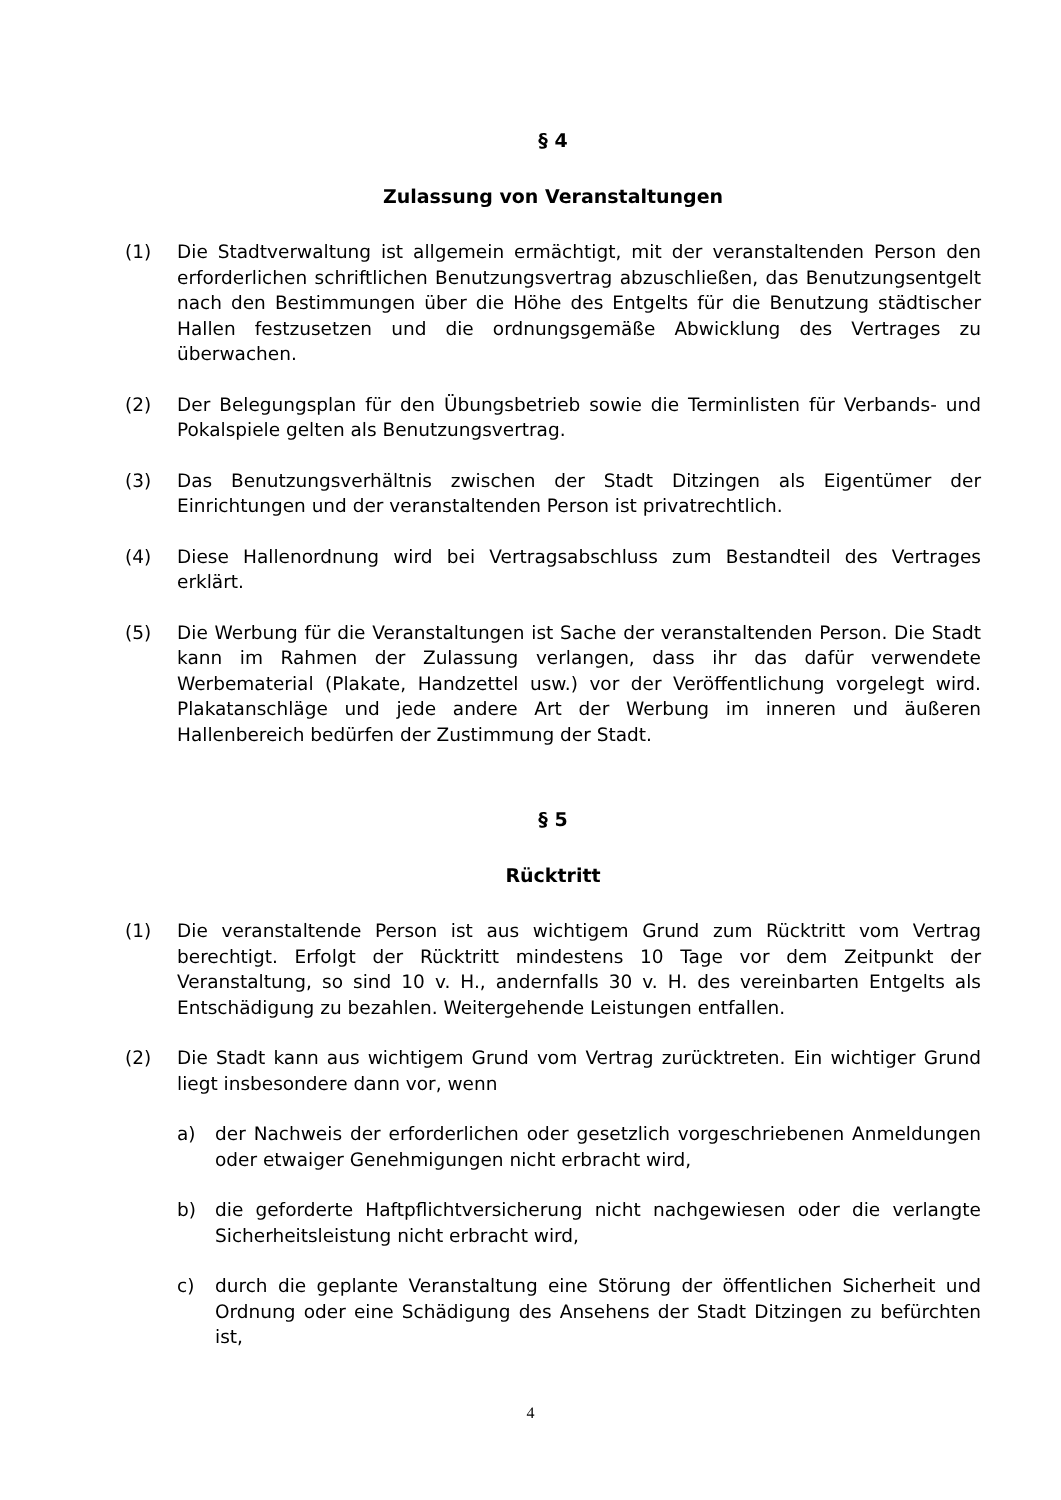§ 4
Zulassung von Veranstaltungen
(1) Die Stadtverwaltung ist allgemein ermächtigt, mit der veranstaltenden Person den erforderlichen schriftlichen Benutzungsvertrag abzuschließen, das Benutzungsentgelt nach den Bestimmungen über die Höhe des Entgelts für die Benutzung städtischer Hallen festzusetzen und die ordnungsgemäße Abwicklung des Vertrages zu überwachen.
(2) Der Belegungsplan für den Übungsbetrieb sowie die Terminlisten für Verbands- und Pokalspiele gelten als Benutzungsvertrag.
(3) Das Benutzungsverhältnis zwischen der Stadt Ditzingen als Eigentümer der Einrichtungen und der veranstaltenden Person ist privatrechtlich.
(4) Diese Hallenordnung wird bei Vertragsabschluss zum Bestandteil des Vertrages erklärt.
(5) Die Werbung für die Veranstaltungen ist Sache der veranstaltenden Person. Die Stadt kann im Rahmen der Zulassung verlangen, dass ihr das dafür verwendete Werbematerial (Plakate, Handzettel usw.) vor der Veröffentlichung vorgelegt wird. Plakatanschläge und jede andere Art der Werbung im inneren und äußeren Hallenbereich bedürfen der Zustimmung der Stadt.
§ 5
Rücktritt
(1) Die veranstaltende Person ist aus wichtigem Grund zum Rücktritt vom Vertrag berechtigt. Erfolgt der Rücktritt mindestens 10 Tage vor dem Zeitpunkt der Veranstaltung, so sind 10 v. H., andernfalls 30 v. H. des vereinbarten Entgelts als Entschädigung zu bezahlen. Weitergehende Leistungen entfallen.
(2) Die Stadt kann aus wichtigem Grund vom Vertrag zurücktreten. Ein wichtiger Grund liegt insbesondere dann vor, wenn
a) der Nachweis der erforderlichen oder gesetzlich vorgeschriebenen Anmeldungen oder etwaiger Genehmigungen nicht erbracht wird,
b) die geforderte Haftpflichtversicherung nicht nachgewiesen oder die verlangte Sicherheitsleistung nicht erbracht wird,
c) durch die geplante Veranstaltung eine Störung der öffentlichen Sicherheit und Ordnung oder eine Schädigung des Ansehens der Stadt Ditzingen zu befürchten ist,
4